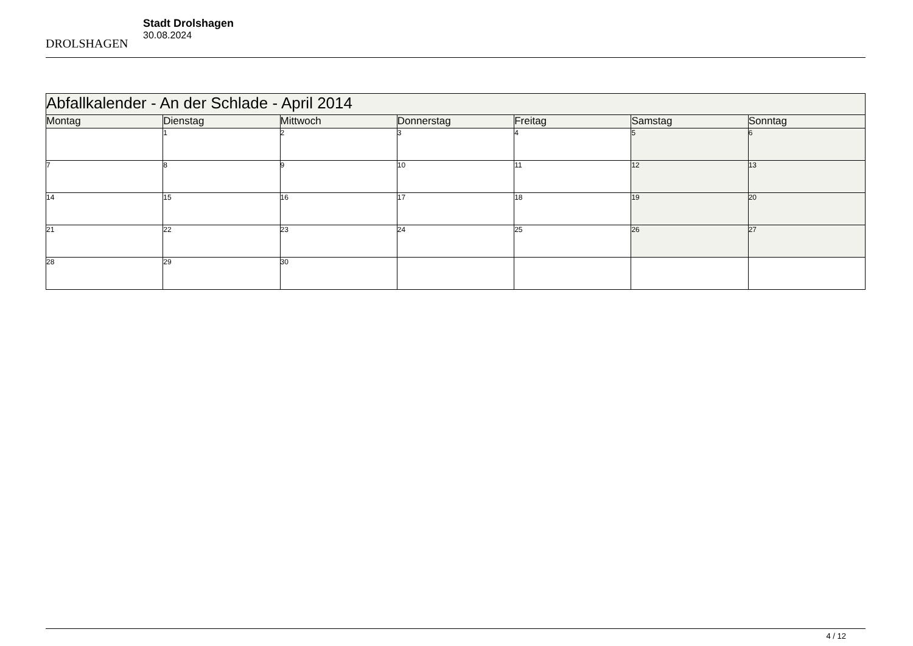DROLSHAGEN
Stadt Drolshagen
30.08.2024
| Abfallkalender - An der Schlade - April 2014 | | | | | | |
| Montag | Dienstag | Mittwoch | Donnerstag | Freitag | Samstag | Sonntag |
| | 1 | 2 | 3 | 4 | 5 | 6 |
| 7 | 8 | 9 | 10 | 11 | 12 | 13 |
| 14 | 15 | 16 | 17 | 18 | 19 | 20 |
| 21 | 22 | 23 | 24 | 25 | 26 | 27 |
| 28 | 29 | 30 | | | | |
4 / 12